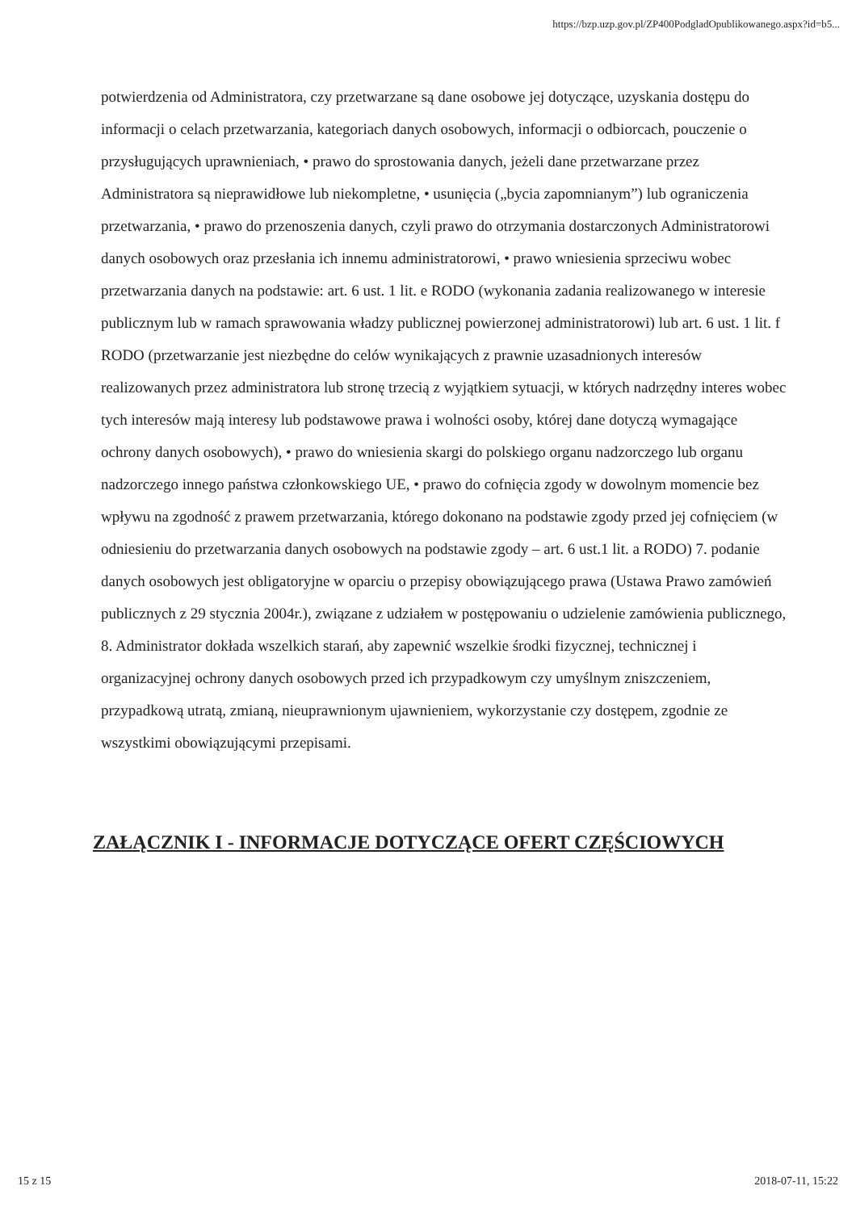https://bzp.uzp.gov.pl/ZP400PodgladOpublikowanego.aspx?id=b5...
potwierdzenia od Administratora, czy przetwarzane są dane osobowe jej dotyczące, uzyskania dostępu do informacji o celach przetwarzania, kategoriach danych osobowych, informacji o odbiorcach, pouczenie o przysługujących uprawnieniach, • prawo do sprostowania danych, jeżeli dane przetwarzane przez Administratora są nieprawidłowe lub niekompletne, • usunięcia („bycia zapomnianym”) lub ograniczenia przetwarzania, • prawo do przenoszenia danych, czyli prawo do otrzymania dostarczonych Administratorowi danych osobowych oraz przesłania ich innemu administratorowi, • prawo wniesienia sprzeciwu wobec przetwarzania danych na podstawie: art. 6 ust. 1 lit. e RODO (wykonania zadania realizowanego w interesie publicznym lub w ramach sprawowania władzy publicznej powierzonej administratorowi) lub art. 6 ust. 1 lit. f RODO (przetwarzanie jest niezbędne do celów wynikających z prawnie uzasadnionych interesów realizowanych przez administratora lub stronę trzecią z wyjątkiem sytuacji, w których nadrzędny interes wobec tych interesów mają interesy lub podstawowe prawa i wolności osoby, której dane dotyczą wymagające ochrony danych osobowych), • prawo do wniesienia skargi do polskiego organu nadzorczego lub organu nadzorczego innego państwa członkowskiego UE, • prawo do cofnięcia zgody w dowolnym momencie bez wpływu na zgodność z prawem przetwarzania, którego dokonano na podstawie zgody przed jej cofnięciem (w odniesieniu do przetwarzania danych osobowych na podstawie zgody – art. 6 ust.1 lit. a RODO) 7. podanie danych osobowych jest obligatoryjne w oparciu o przepisy obowiązującego prawa (Ustawa Prawo zamówień publicznych z 29 stycznia 2004r.), związane z udziałem w postępowaniu o udzielenie zamówienia publicznego, 8. Administrator dokłada wszelkich starań, aby zapewnić wszelkie środki fizycznej, technicznej i organizacyjnej ochrony danych osobowych przed ich przypadkowym czy umyślnym zniszczeniem, przypadkową utratą, zmianą, nieuprawnionym ujawnieniem, wykorzystanie czy dostępem, zgodnie ze wszystkimi obowiązującymi przepisami.
ZAŁĄCZNIK I - INFORMACJE DOTYCZĄCE OFERT CZĘŚCIOWYCH
15 z 15 2018-07-11, 15:22